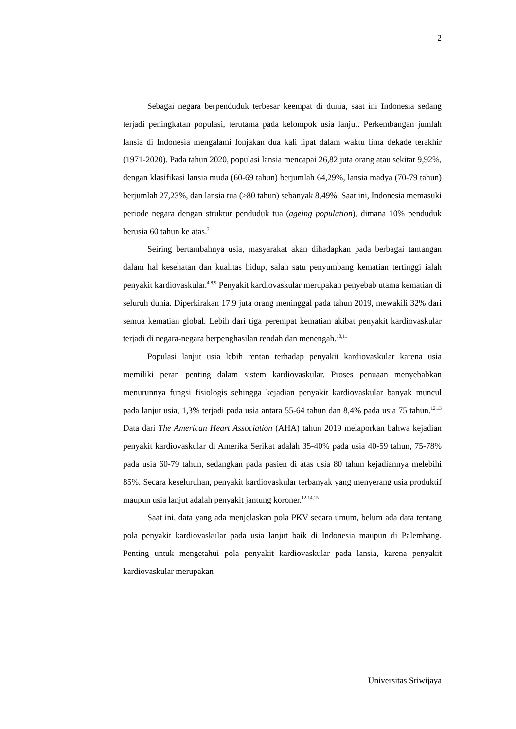2
Sebagai negara berpenduduk terbesar keempat di dunia, saat ini Indonesia sedang terjadi peningkatan populasi, terutama pada kelompok usia lanjut. Perkembangan jumlah lansia di Indonesia mengalami lonjakan dua kali lipat dalam waktu lima dekade terakhir (1971-2020). Pada tahun 2020, populasi lansia mencapai 26,82 juta orang atau sekitar 9,92%, dengan klasifikasi lansia muda (60-69 tahun) berjumlah 64,29%, lansia madya (70-79 tahun) berjumlah 27,23%, dan lansia tua (≥80 tahun) sebanyak 8,49%. Saat ini, Indonesia memasuki periode negara dengan struktur penduduk tua (ageing population), dimana 10% penduduk berusia 60 tahun ke atas.<sup>7</sup>
Seiring bertambahnya usia, masyarakat akan dihadapkan pada berbagai tantangan dalam hal kesehatan dan kualitas hidup, salah satu penyumbang kematian tertinggi ialah penyakit kardiovaskular.<sup>4,8,9</sup> Penyakit kardiovaskular merupakan penyebab utama kematian di seluruh dunia. Diperkirakan 17,9 juta orang meninggal pada tahun 2019, mewakili 32% dari semua kematian global. Lebih dari tiga perempat kematian akibat penyakit kardiovaskular terjadi di negara-negara berpenghasilan rendah dan menengah.<sup>10,11</sup>
Populasi lanjut usia lebih rentan terhadap penyakit kardiovaskular karena usia memiliki peran penting dalam sistem kardiovaskular. Proses penuaan menyebabkan menurunnya fungsi fisiologis sehingga kejadian penyakit kardiovaskular banyak muncul pada lanjut usia, 1,3% terjadi pada usia antara 55-64 tahun dan 8,4% pada usia 75 tahun.<sup>12,13</sup> Data dari The American Heart Association (AHA) tahun 2019 melaporkan bahwa kejadian penyakit kardiovaskular di Amerika Serikat adalah 35-40% pada usia 40-59 tahun, 75-78% pada usia 60-79 tahun, sedangkan pada pasien di atas usia 80 tahun kejadiannya melebihi 85%. Secara keseluruhan, penyakit kardiovaskular terbanyak yang menyerang usia produktif maupun usia lanjut adalah penyakit jantung koroner.<sup>12,14,15</sup>
Saat ini, data yang ada menjelaskan pola PKV secara umum, belum ada data tentang pola penyakit kardiovaskular pada usia lanjut baik di Indonesia maupun di Palembang. Penting untuk mengetahui pola penyakit kardiovaskular pada lansia, karena penyakit kardiovaskular merupakan
Universitas Sriwijaya